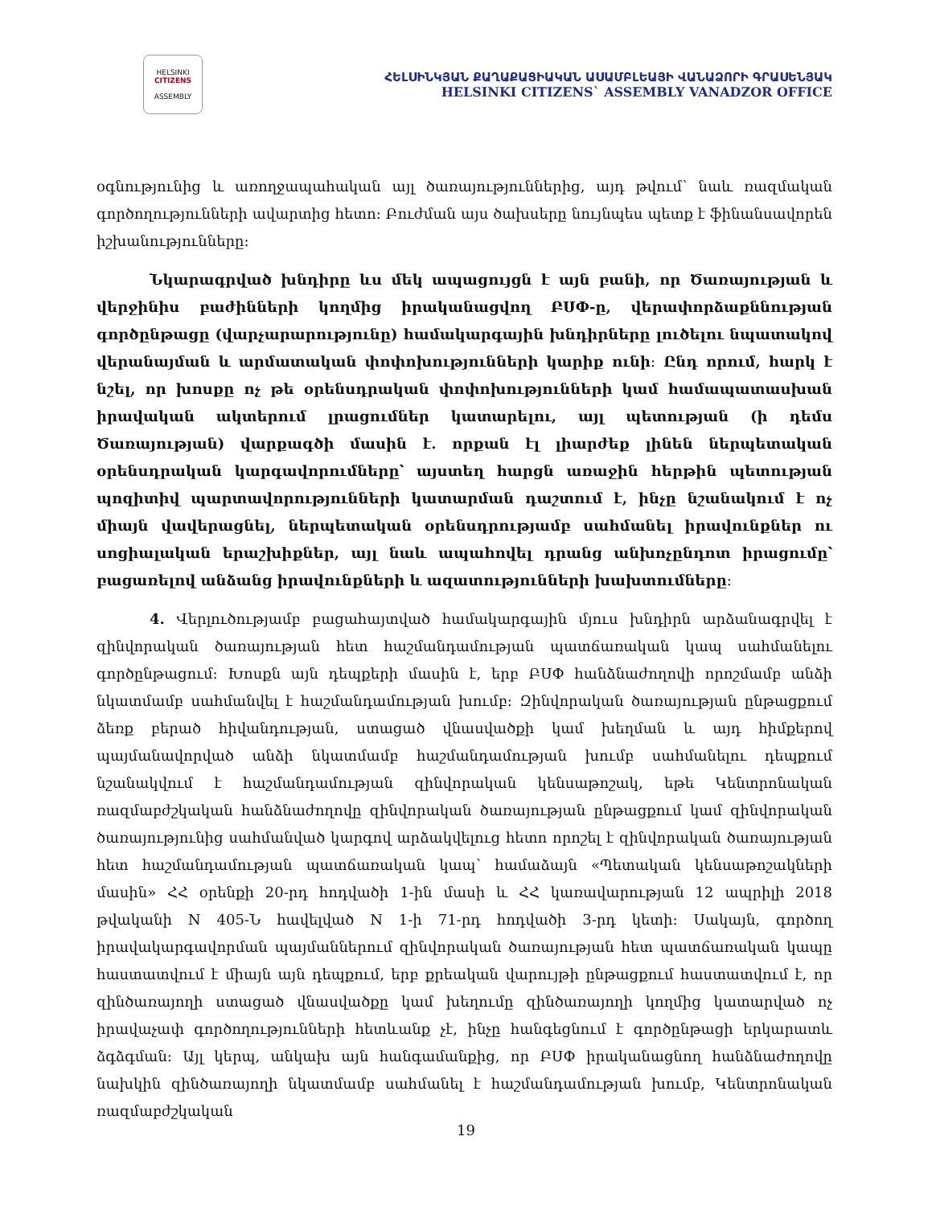HELSINKI
CITIZENS
ASSEMBLY
ՀԵԼՍԻՆԿՅԱՆ ՔԱՂԱՔԱՑԻԱԿԱՆ ԱՍԱՄԲԼԵԱՅԻ ՎԱՆԱՁՈՐԻ ԳՐԱՍԵՆՅԱԿ
HELSINKI CITIZENS` ASSEMBLY VANADZOR OFFICE
օգնությունից և առողջապահական այլ ծառայություններից, այդ թվում՝ նաև ռազմական գործողությունների ավարտից հետո։ Բուժման այս ծախսերը նույնպես պետք է ֆինանսավորեն իշխանությունները։
Նկարագրված խնդիրը ևս մեկ ապացույցն է այն բանի, որ Ծառայության և վերջինիս բաժինների կողմից իրականացվող ԲՍՓ-ը, վերափորձաքննության գործընթացը (վարչարարությունը) համակարգային խնդիրները լուծելու նպատակով վերանայման և արմատական փոփոխությունների կարիք ունի։ Ընդ որում, հարկ է նշել, որ խոսքը ոչ թե օրենսդրական փոփոխությունների կամ համապատասխան իրավական ակտերում լրացումներ կատարելու, այլ պետության (ի դեմս Ծառայության) վարքագծի մասին է. որքան էլ լիարժեք լինեն ներպետական օրենսդրական կարգավորումները՝ այստեղ հարցն առաջին հերթին պետության պոզիտիվ պարտավորությունների կատարման դաշտում է, ինչը նշանակում է ոչ միայն վավերացնել, ներպետական օրենսդրությամբ սահմանել իրավունքներ ու սոցիալական երաշխիքներ, այլ նաև ապահովել դրանց անխոչընդոտ իրացումը՝ բացառելով անձանց իրավունքների և ազատությունների խախտումները։
4. Վերլուծությամբ բացահայտված համակարգային մյուս խնդիրն արձանագրվել է զինվորական ծառայության հետ հաշմանդամության պատճառական կապ սահմանելու գործընթացում։ Խոսքն այն դեպքերի մասին է, երբ ԲՍՓ հանձնաժողովի որոշմամբ անձի նկատմամբ սահմանվել է հաշմանդամության խումբ։ Զինվորական ծառայության ընթացքում ձեռք բերած հիվանդության, ստացած վնասվածքի կամ խեղման և այդ հիմքերով պայմանավորված անձի նկատմամբ հաշմանդամության խումբ սահմանելու դեպքում նշանակվում է հաշմանդամության զինվորական կենսաթոշակ, եթե Կենտրոնական ռազմաբժշկական հանձնաժողովը զինվորական ծառայության ընթացքում կամ զինվորական ծառայությունից սահմանված կարգով արձակվելուց հետո որոշել է զինվորական ծառայության հետ հաշմանդամության պատճառական կապ՝ համաձայն «Պետական կենսաթոշակների մասին» ՀՀ օրենքի 20-րդ հոդվածի 1-ին մասի և ՀՀ կառավարության 12 ապրիլի 2018 թվականի N 405-Ն հավելված N 1-ի 71-րդ հոդվածի 3-րդ կետի։ Սակայն, գործող իրավակարգավորման պայմաններում զինվորական ծառայության հետ պատճառական կապը հաստատվում է միայն այն դեպքում, երբ քրեական վարույթի ընթացքում հաստատվում է, որ զինծառայողի ստացած վնասվածքը կամ խեղումը զինծառայողի կողմից կատարված ոչ իրավաչափ գործողությունների հետևանք չէ, ինչը հանգեցնում է գործընթացի երկարատև ձգձգման։ Այլ կերպ, անկախ այն հանգամանքից, որ ԲՍՓ իրականացնող հանձնաժողովը նախկին զինծառայողի նկատմամբ սահմանել է հաշմանդամության խումբ, Կենտրոնական ռազմաբժշկական
19